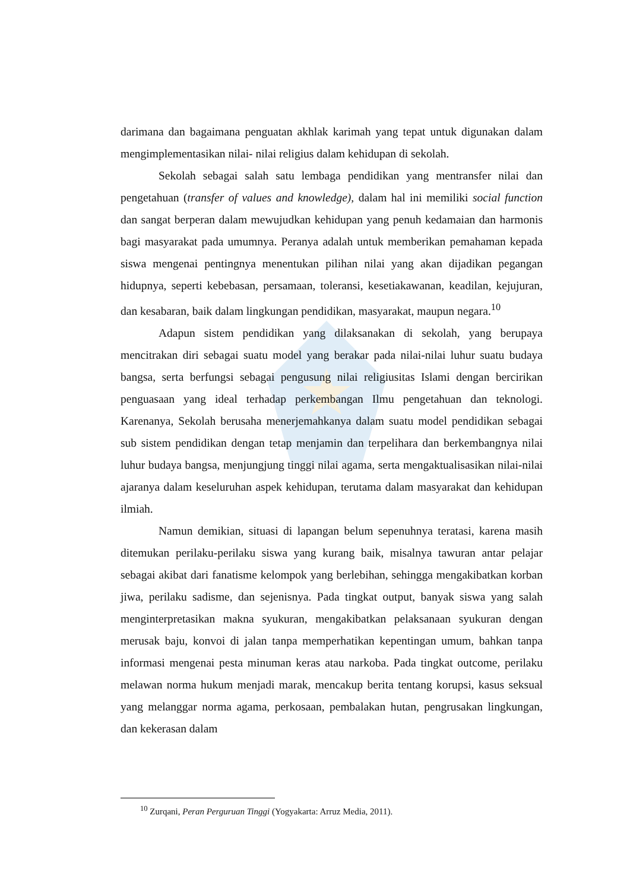darimana dan bagaimana penguatan akhlak karimah yang tepat untuk digunakan dalam mengimplementasikan nilai- nilai religius dalam kehidupan di sekolah.
Sekolah sebagai salah satu lembaga pendidikan yang mentransfer nilai dan pengetahuan (transfer of values and knowledge), dalam hal ini memiliki social function dan sangat berperan dalam mewujudkan kehidupan yang penuh kedamaian dan harmonis bagi masyarakat pada umumnya. Peranya adalah untuk memberikan pemahaman kepada siswa mengenai pentingnya menentukan pilihan nilai yang akan dijadikan pegangan hidupnya, seperti kebebasan, persamaan, toleransi, kesetiakawanan, keadilan, kejujuran, dan kesabaran, baik dalam lingkungan pendidikan, masyarakat, maupun negara.<sup>10</sup>
Adapun sistem pendidikan yang dilaksanakan di sekolah, yang berupaya mencitrakan diri sebagai suatu model yang berakar pada nilai-nilai luhur suatu budaya bangsa, serta berfungsi sebagai pengusung nilai religiusitas Islami dengan bercirikan penguasaan yang ideal terhadap perkembangan Ilmu pengetahuan dan teknologi. Karenanya, Sekolah berusaha menerjemahkanya dalam suatu model pendidikan sebagai sub sistem pendidikan dengan tetap menjamin dan terpelihara dan berkembangnya nilai luhur budaya bangsa, menjungjung tinggi nilai agama, serta mengaktualisasikan nilai-nilai ajaranya dalam keseluruhan aspek kehidupan, terutama dalam masyarakat dan kehidupan ilmiah.
Namun demikian, situasi di lapangan belum sepenuhnya teratasi, karena masih ditemukan perilaku-perilaku siswa yang kurang baik, misalnya tawuran antar pelajar sebagai akibat dari fanatisme kelompok yang berlebihan, sehingga mengakibatkan korban jiwa, perilaku sadisme, dan sejenisnya. Pada tingkat output, banyak siswa yang salah menginterpretasikan makna syukuran, mengakibatkan pelaksanaan syukuran dengan merusak baju, konvoi di jalan tanpa memperhatikan kepentingan umum, bahkan tanpa informasi mengenai pesta minuman keras atau narkoba. Pada tingkat outcome, perilaku melawan norma hukum menjadi marak, mencakup berita tentang korupsi, kasus seksual yang melanggar norma agama, perkosaan, pembalakan hutan, pengrusakan lingkungan, dan kekerasan dalam
<sup>10</sup> Zurqani, Peran Perguruan Tinggi (Yogyakarta: Arruz Media, 2011).